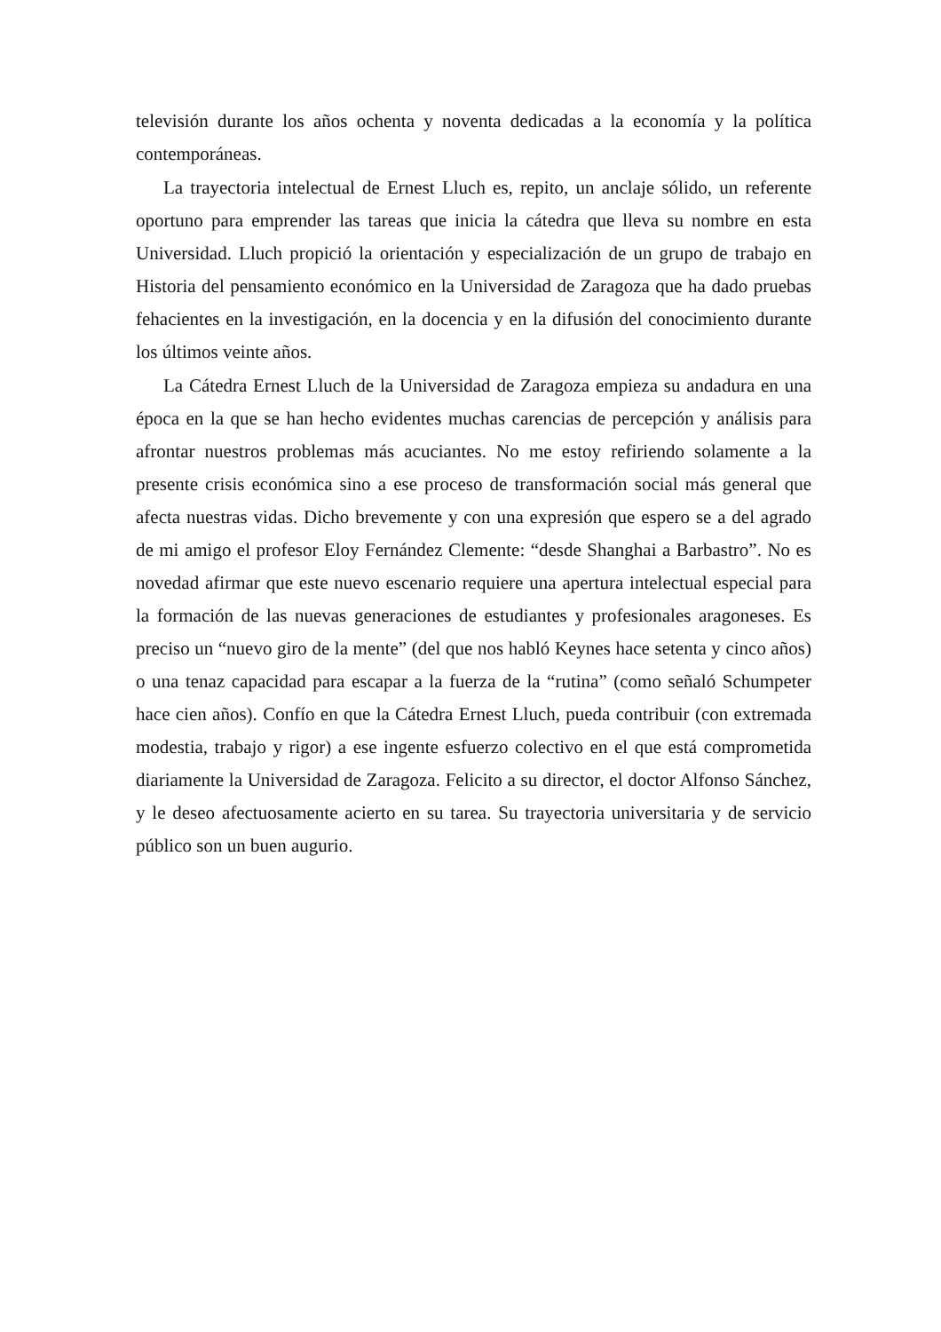televisión durante los años ochenta y noventa dedicadas a la economía y la política contemporáneas.
La trayectoria intelectual de Ernest Lluch es, repito, un anclaje sólido, un referente oportuno para emprender las tareas que inicia la cátedra que lleva su nombre en esta Universidad. Lluch propició la orientación y especialización de un grupo de trabajo en Historia del pensamiento económico en la Universidad de Zaragoza que ha dado pruebas fehacientes en la investigación, en la docencia y en la difusión del conocimiento durante los últimos veinte años.
La Cátedra Ernest Lluch de la Universidad de Zaragoza empieza su andadura en una época en la que se han hecho evidentes muchas carencias de percepción y análisis para afrontar nuestros problemas más acuciantes. No me estoy refiriendo solamente a la presente crisis económica sino a ese proceso de transformación social más general que afecta nuestras vidas. Dicho brevemente y con una expresión que espero se a del agrado de mi amigo el profesor Eloy Fernández Clemente: “desde Shanghai a Barbastro”. No es novedad afirmar que este nuevo escenario requiere una apertura intelectual especial para la formación de las nuevas generaciones de estudiantes y profesionales aragoneses. Es preciso un “nuevo giro de la mente” (del que nos habló Keynes hace setenta y cinco años) o una tenaz capacidad para escapar a la fuerza de la “rutina” (como señaló Schumpeter hace cien años). Confío en que la Cátedra Ernest Lluch, pueda contribuir (con extremada modestia, trabajo y rigor) a ese ingente esfuerzo colectivo en el que está comprometida diariamente la Universidad de Zaragoza. Felicito a su director, el doctor Alfonso Sánchez, y le deseo afectuosamente acierto en su tarea. Su trayectoria universitaria y de servicio público son un buen augurio.